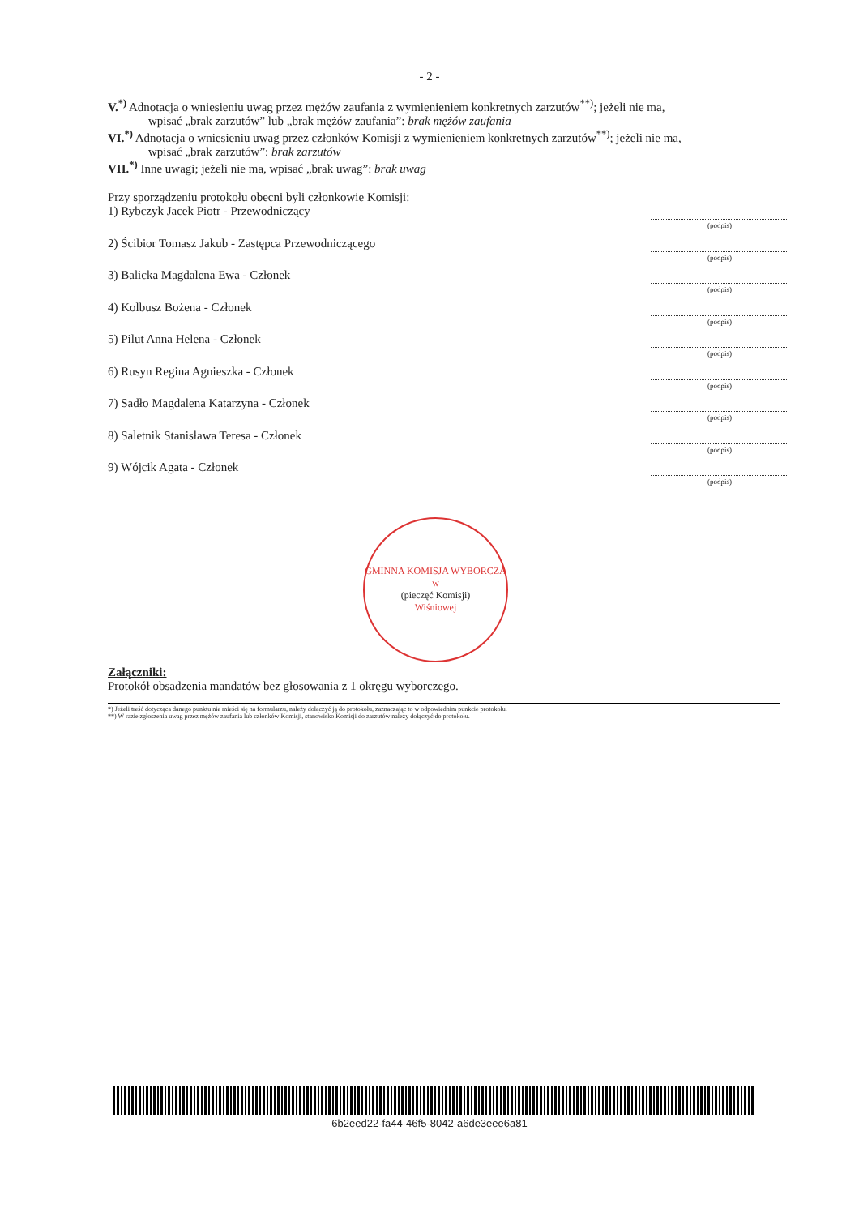- 2 -
V.<sup>*)</sup> Adnotacja o wniesieniu uwag przez mężów zaufania z wymienieniem konkretnych zarzutów<sup>**)</sup>; jeżeli nie ma,
wpisać „brak zarzutów” lub „brak mężów zaufania”: brak mężów zaufania
VI.<sup>*)</sup> Adnotacja o wniesieniu uwag przez członków Komisji z wymienieniem konkretnych zarzutów<sup>**)</sup>; jeżeli nie ma,
wpisać „brak zarzutów”: brak zarzutów
VII.<sup>*)</sup> Inne uwagi; jeżeli nie ma, wpisać „brak uwag”: brak uwag
Przy sporządzeniu protokołu obecni byli członkowie Komisji:
1) Rybczyk Jacek Piotr - Przewodniczący (podpis)
2) Ścibior Tomasz Jakub - Zastępca Przewodniczącego (podpis)
3) Balicka Magdalena Ewa - Członek (podpis)
4) Kolbusz Bożena - Członek (podpis)
5) Pilut Anna Helena - Członek (podpis)
6) Rusyn Regina Agnieszka - Członek (podpis)
7) Sadło Magdalena Katarzyna - Członek (podpis)
8) Saletnik Stanisława Teresa - Członek (podpis)
9) Wójcik Agata - Członek (podpis)
GMINNA KOMISJA WYBORCZA
w
(pieczęć Komisji)
Wiśniowej
Załączniki:
Protokół obsadzenia mandatów bez głosowania z 1 okręgu wyborczego.
*) Jeżeli treść dotycząca danego punktu nie mieści się na formularzu, należy dołączyć ją do protokołu, zaznaczając to w odpowiednim punkcie protokołu.
**) W razie zgłoszenia uwag przez mężów zaufania lub członków Komisji, stanowisko Komisji do zarzutów należy dołączyć do protokołu.
6b2eed22-fa44-46f5-8042-a6de3eee6a81